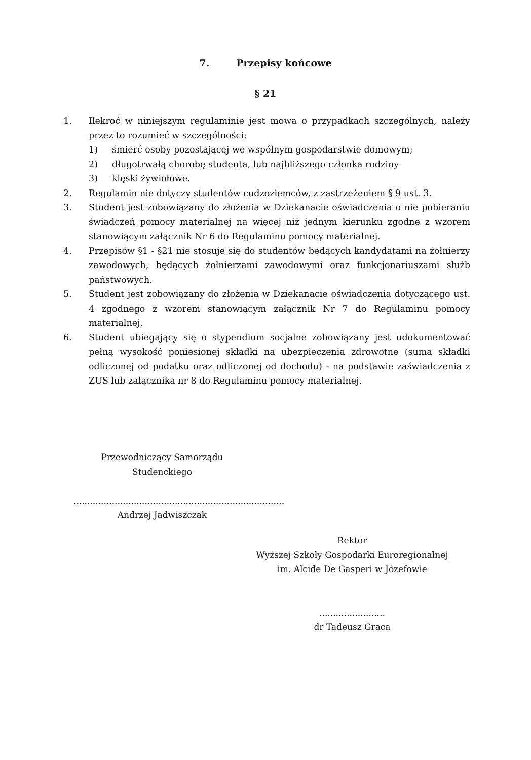7. Przepisy końcowe
§ 21
1. Ilekroć w niniejszym regulaminie jest mowa o przypadkach szczególnych, należy przez to rozumieć w szczególności:
1) śmierć osoby pozostającej we wspólnym gospodarstwie domowym;
2) długotrwałą chorobę studenta, lub najbliższego członka rodziny
3) klęski żywiołowe.
2. Regulamin nie dotyczy studentów cudzoziemców, z zastrzeżeniem § 9 ust. 3.
3. Student jest zobowiązany do złożenia w Dziekanacie oświadczenia o nie pobieraniu świadczeń pomocy materialnej na więcej niż jednym kierunku zgodne z wzorem stanowiącym załącznik Nr 6 do Regulaminu pomocy materialnej.
4. Przepisów §1 - §21 nie stosuje się do studentów będących kandydatami na żołnierzy zawodowych, będących żołnierzami zawodowymi oraz funkcjonariuszami służb państwowych.
5. Student jest zobowiązany do złożenia w Dziekanacie oświadczenia dotyczącego ust. 4 zgodnego z wzorem stanowiącym załącznik Nr 7 do Regulaminu pomocy materialnej.
6. Student ubiegający się o stypendium socjalne zobowiązany jest udokumentować pełną wysokość poniesionej składki na ubezpieczenia zdrowotne (suma składki odliczonej od podatku oraz odliczonej od dochodu) - na podstawie zaświadczenia z ZUS lub załącznika nr 8 do Regulaminu pomocy materialnej.
Przewodniczący Samorządu Studenckiego
.............................................................................
Andrzej Jadwiszczak
Rektor
Wyższej Szkoły Gospodarki Euroregionalnej
im. Alcide De Gasperi w Józefowie
........................
dr Tadeusz Graca